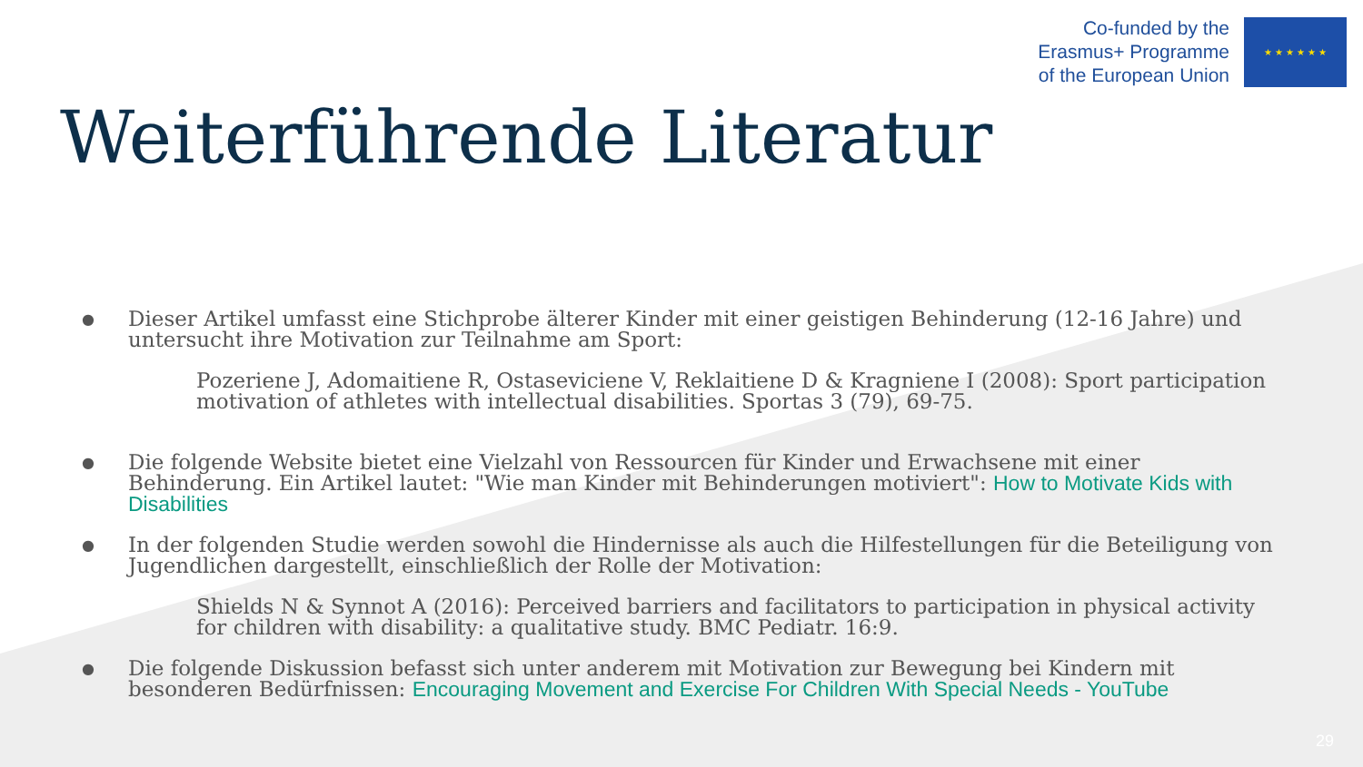Co-funded by the
Erasmus+ Programme
of the European Union
★ ★ ★ ★ ★ ★
Weiterführende Literatur
● Dieser Artikel umfasst eine Stichprobe älterer Kinder mit einer geistigen Behinderung (12-16 Jahre) und untersucht ihre Motivation zur Teilnahme am Sport:
Pozeriene J, Adomaitiene R, Ostaseviciene V, Reklaitiene D & Kragniene I (2008): Sport participation motivation of athletes with intellectual disabilities. Sportas 3 (79), 69-75.
● Die folgende Website bietet eine Vielzahl von Ressourcen für Kinder und Erwachsene mit einer Behinderung. Ein Artikel lautet: "Wie man Kinder mit Behinderungen motiviert": How to Motivate Kids with Disabilities
● In der folgenden Studie werden sowohl die Hindernisse als auch die Hilfestellungen für die Beteiligung von Jugendlichen dargestellt, einschließlich der Rolle der Motivation:
Shields N & Synnot A (2016): Perceived barriers and facilitators to participation in physical activity for children with disability: a qualitative study. BMC Pediatr. 16:9.
● Die folgende Diskussion befasst sich unter anderem mit Motivation zur Bewegung bei Kindern mit besonderen Bedürfnissen: Encouraging Movement and Exercise For Children With Special Needs - YouTube
29